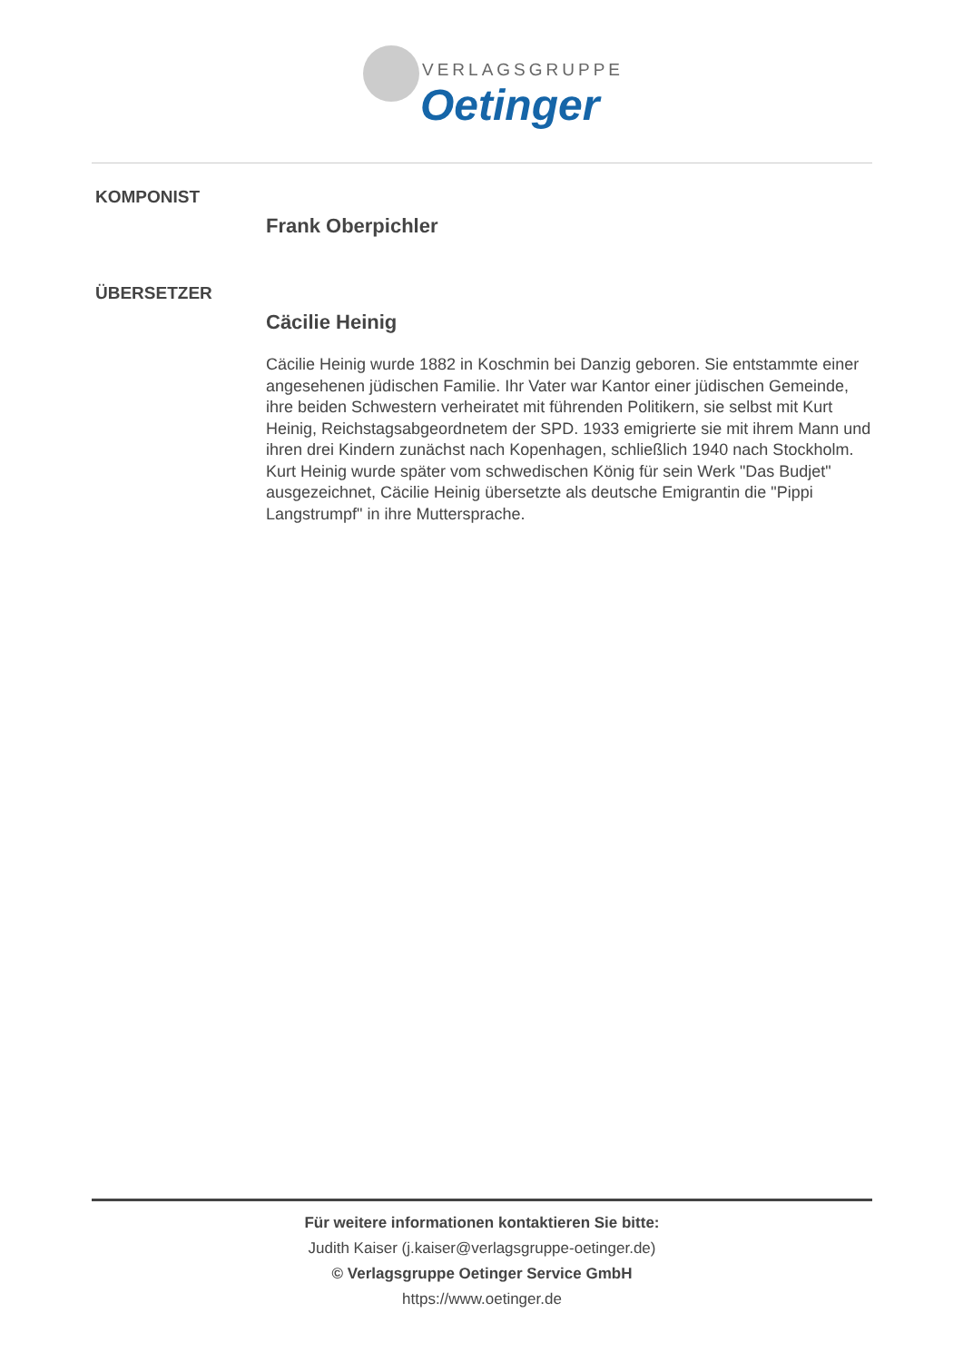VERLAGSGRUPPE
Oetinger
KOMPONIST
Frank Oberpichler
ÜBERSETZER
Cäcilie Heinig
Cäcilie Heinig wurde 1882 in Koschmin bei Danzig geboren. Sie entstammte einer angesehenen jüdischen Familie. Ihr Vater war Kantor einer jüdischen Gemeinde, ihre beiden Schwestern verheiratet mit führenden Politikern, sie selbst mit Kurt Heinig, Reichstagsabgeordnetem der SPD. 1933 emigrierte sie mit ihrem Mann und ihren drei Kindern zunächst nach Kopenhagen, schließlich 1940 nach Stockholm. Kurt Heinig wurde später vom schwedischen König für sein Werk "Das Budjet" ausgezeichnet, Cäcilie Heinig übersetzte als deutsche Emigrantin die "Pippi Langstrumpf" in ihre Muttersprache.
Für weitere informationen kontaktieren Sie bitte:
Judith Kaiser (j.kaiser@verlagsgruppe-oetinger.de)
© Verlagsgruppe Oetinger Service GmbH
https://www.oetinger.de